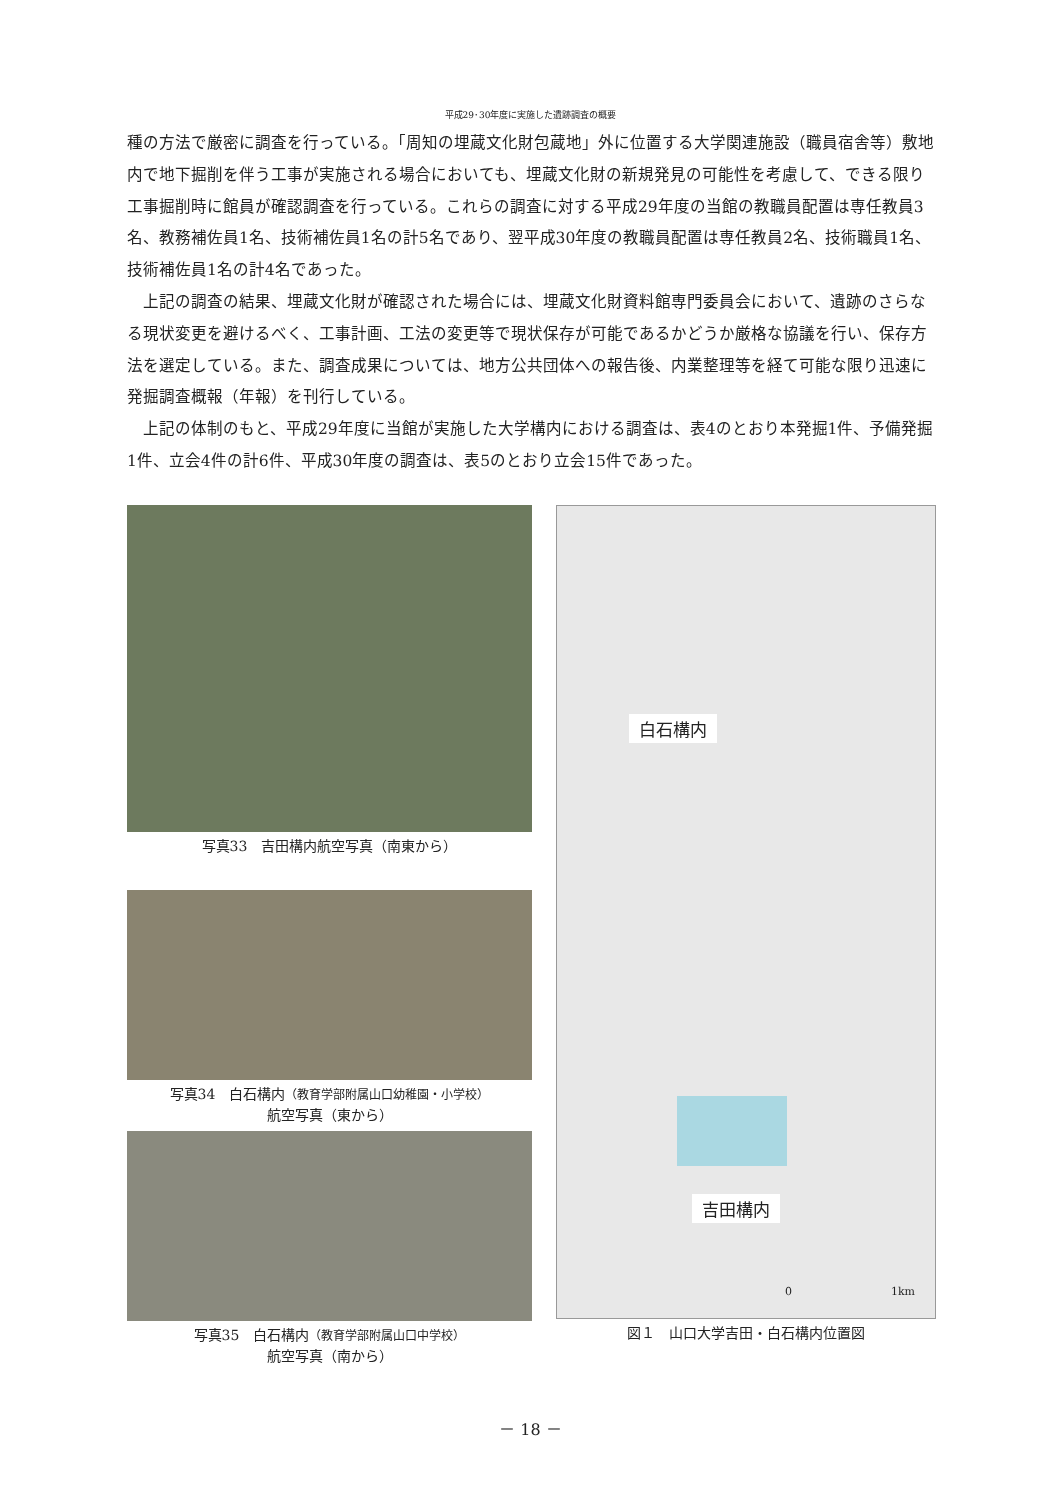平成29･30年度に実施した遺跡調査の概要
種の方法で厳密に調査を行っている。「周知の埋蔵文化財包蔵地」外に位置する大学関連施設（職員宿舎等）敷地内で地下掘削を伴う工事が実施される場合においても、埋蔵文化財の新規発見の可能性を考慮して、できる限り工事掘削時に館員が確認調査を行っている。これらの調査に対する平成29年度の当館の教職員配置は専任教員3名、教務補佐員1名、技術補佐員1名の計5名であり、翌平成30年度の教職員配置は専任教員2名、技術職員1名、技術補佐員1名の計4名であった。
　上記の調査の結果、埋蔵文化財が確認された場合には、埋蔵文化財資料館専門委員会において、遺跡のさらなる現状変更を避けるべく、工事計画、工法の変更等で現状保存が可能であるかどうか厳格な協議を行い、保存方法を選定している。また、調査成果については、地方公共団体への報告後、内業整理等を経て可能な限り迅速に発掘調査概報（年報）を刊行している。
　上記の体制のもと、平成29年度に当館が実施した大学構内における調査は、表4のとおり本発掘1件、予備発掘1件、立会4件の計6件、平成30年度の調査は、表5のとおり立会15件であった。
写真33　吉田構内航空写真（南東から）
写真34　白石構内（教育学部附属山口幼稚園・小学校）
航空写真（東から）
写真35　白石構内（教育学部附属山口中学校）
航空写真（南から）
白石構内
吉田構内
0　　　　　　　　　1km
図１　山口大学吉田・白石構内位置図
－ 18 －